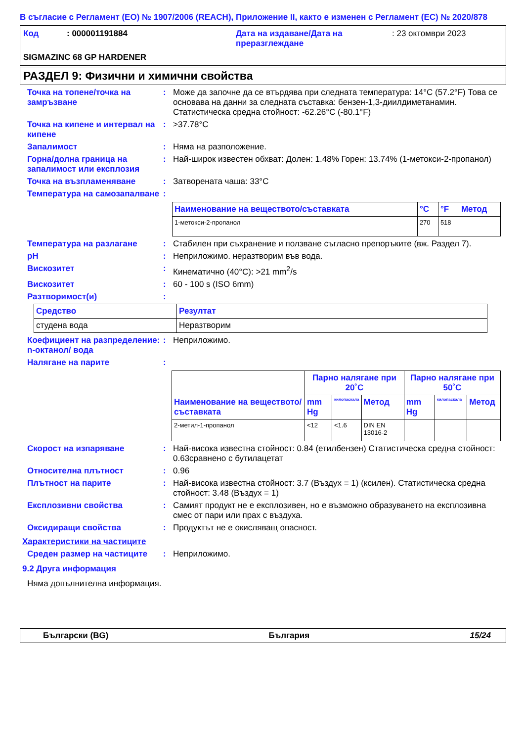В съгласие с Регламент (ЕО) № 1907/2006 (REACH), Приложение II, както е изменен с Регламент (ЕС) № 2020/878
Код : 000001191884 Дата на издаване/Дата на преразглеждане
: 23 октомври 2023
SIGMAZINC 68 GP HARDENER
РАЗДЕЛ 9: Физични и химични свойства
Точка на топене/точка на замръзване
: Може да започне да се втърдява при следната температура: 14°C (57.2°F) Това се основава на данни за следната съставка: бензен-1,3-диилдиметанамин. Статистическа средна стойност: -62.26°C (-80.1°F)
Точка на кипене и интервал на кипене
: >37.78°C
Запалимост : Няма на разположение.
Горна/долна граница на запалимост или експлозия
: Най-широк известен обхват: Долен: 1.48% Горен: 13.74% (1-метокси-2-пропанол)
Точка на възпламеняване : Затворената чаша: 33°C
Температура на самозапалване
:
| Наименование на веществото/съставката | °C | °F | Метод |
| --- | --- | --- | --- |
| 1-метокси-2-пропанол | 270 | 518 | |
Температура на разлагане : Стабилен при съхранение и ползване съгласно препоръките (вж. Раздел 7).
pH : Неприложимо. неразтворим във вода.
Вискозитет : Кинематично (40°C): >21 mm<sup>2</sup>/s
Вискозитет : 60 - 100 s (ISO 6mm)
Разтворимост(и) :
| Средство | Резултат |
| --- | --- |
| студена вода | Неразтворим |
Коефициент на разпределение: n-октанол/ вода
: Неприложимо.
Налягане на парите :
| Наименование на веществото/ съставката | Парно налягане при 20˚C | | | Парно налягане при 50˚C | | |
| --- | --- | --- | --- | --- | --- | --- |
| | mm Hg | килопаскала | Метод | mm Hg | килопаскала | Метод |
| 2-метил-1-пропанол | <12 | <1.6 | DIN EN 13016-2 | | | |
Скорост на изпаряване : Най-висока известна стойност: 0.84 (етилбензен) Статистическа средна стойност: 0.63сравнено с бутилацетат
Относителна плътност : 0.96
Плътност на парите : Най-висока известна стойност: 3.7 (Въздух = 1) (ксилен). Статистическа средна стойност: 3.48 (Въздух = 1)
Експлозивни свойства : Самият продукт не е експлозивен, но е възможно образуването на експлозивна смес от пари или прах с въздуха.
Оксидиращи свойства : Продуктът не е окисляващ опасност.
Характеристики на частиците
Среден размер на частиците : Неприложимо.
9.2 Друга информация
Няма допълнителна информация.
Български (BG) България 15/24